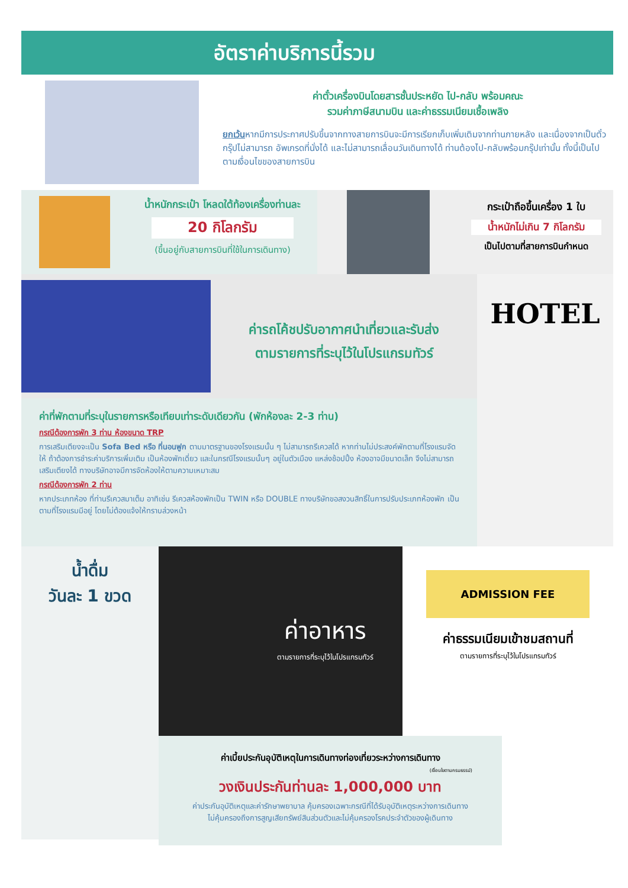อัตราค่าบริการนี้รวม
ค่าตั๋วเครื่องบินโดยสารชั้นประหยัด ไป-กลับ พร้อมคณะ
รวมค่าภาษีสนามบิน และค่าธรรมเนียมเชื้อเพลิง
ยกเว้นหากมีการประกาศปรับขึ้นจากทางสายการบินจะมีการเรียกเก็บเพิ่มเติมจากท่านภายหลัง และเนื่องจากเป็นตั๋วกรุ๊ปไม่สามารถ อัพเกรดที่นั่งได้ และไม่สามารถเลื่อนวันเดินทางได้ ท่านต้องไป-กลับพร้อมกรุ๊ปเท่านั้น ทั้งนี้เป็นไปตามเงื่อนไขของสายการบิน
น้ำหนักกระเป๋า โหลดใต้ท้องเครื่องท่านละ
20 กิโลกรัม
(ขึ้นอยู่กับสายการบินที่ใช้ในการเดินทาง)
กระเป๋าถือขึ้นเครื่อง 1 ใบ
น้ำหนักไม่เกิน 7 กิโลกรัม
เป็นไปตามที่สายการบินกำหนด
ค่ารถโค้ชปรับอากาศนำเที่ยวและรับส่ง
ตามรายการที่ระบุไว้ในโปรแกรมทัวร์
ค่าที่พักตามที่ระบุในรายการหรือเทียบเท่าระดับเดียวกัน (พักห้องละ 2-3 ท่าน)
กรณีต้องการพัก 3 ท่าน ห้องขนาด TRP
การเสริมเตียงจะเป็น Sofa Bed หรือ ที่นอนฟูก ตามมาตรฐานของโรงแรมนั้น ๆ ไม่สามารถรีเควสได้ หากท่านไม่ประสงค์พักตามที่โรงแรมจัดให้ ถ้าต้องการชำระค่าบริการเพิ่มเติม เป็นห้องพักเดี่ยว และในกรณีโรงแรมนั้นๆ อยู่ในตัวเมือง แหล่งช้อปปิ้ง ห้องอาจมีขนาดเล็ก จึงไม่สามารถเสริมเตียงได้ ทางบริษัทอาจมีการจัดห้องให้ตามความเหมาะสม
กรณีต้องการพัก 2 ท่าน
หากประเภทห้อง ที่ท่านรีเควสมาเต็ม อาทิเช่น รีเควสห้องพักเป็น TWIN หรือ DOUBLE ทางบริษัทขอสงวนสิทธิ์ในการปรับประเภทห้องพัก เป็นตามที่โรงแรมมีอยู่ โดยไม่ต้องแจ้งให้ทราบล่วงหน้า
HOTEL
น้ำดื่ม
วันละ 1 ขวด
ค่าอาหาร
ตามรายการที่ระบุไว้ในโปรแกรมทัวร์
ADMISSION FEE
ค่าธรรมเนียมเข้าชมสถานที่
ตามรายการที่ระบุไว้ในโปรแกรมทัวร์
ค่าเบี้ยประกันอุบัติเหตุในการเดินทางท่องเที่ยวระหว่างการเดินทาง
(เงื่อนไขตามกรมธรรม์)
วงเงินประกันท่านละ 1,000,000 บาท
ค่าประกันอุบัติเหตุและค่ารักษาพยาบาล คุ้มครองเฉพาะกรณีที่ได้รับอุบัติเหตุระหว่างการเดินทาง
ไม่คุ้มครองถึงการสูญเสียทรัพย์สินส่วนตัวและไม่คุ้มครองโรคประจำตัวของผู้เดินทาง